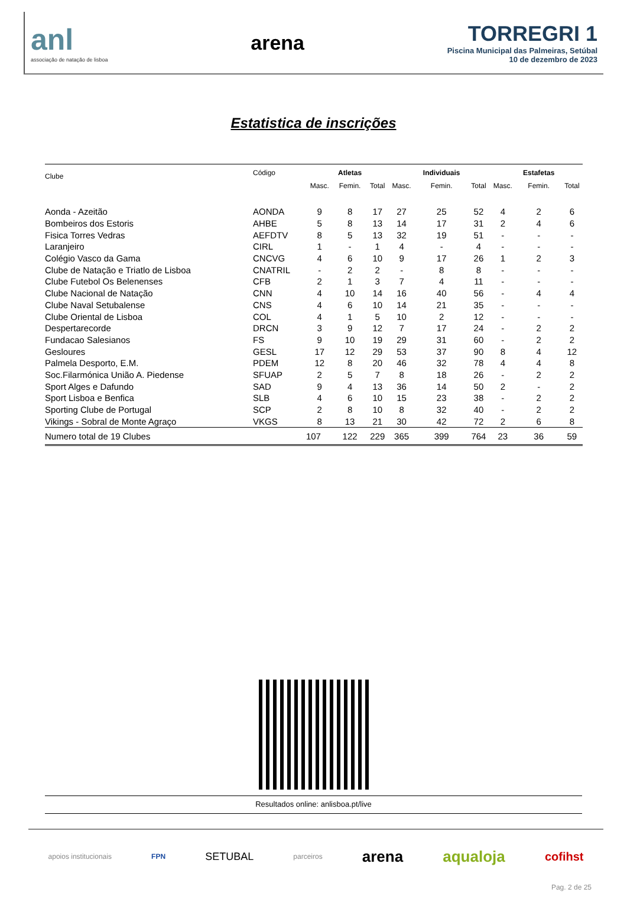anl
associação de natação de lisboa
arena
TORREGRI 1
Piscina Municipal das Palmeiras, Setúbal
10 de dezembro de 2023
Estatistica de inscrições
| Clube | Código | | Atletas | | | Individuais | | | Estafetas | |
| --- | --- | --- | --- | --- | --- | --- | --- | --- | --- | --- |
| | | Masc. | Femin. | Total | Masc. | Femin. | Total | Masc. | Femin. | Total |
| Aonda - Azeitão | AONDA | 9 | 8 | 17 | 27 | 25 | 52 | 4 | 2 | 6 |
| Bombeiros dos Estoris | AHBE | 5 | 8 | 13 | 14 | 17 | 31 | 2 | 4 | 6 |
| Fisica Torres Vedras | AEFDTV | 8 | 5 | 13 | 32 | 19 | 51 | - | - | - |
| Laranjeiro | CIRL | 1 | - | 1 | 4 | - | 4 | - | - | - |
| Colégio Vasco da Gama | CNCVG | 4 | 6 | 10 | 9 | 17 | 26 | 1 | 2 | 3 |
| Clube de Natação e Triatlo de Lisboa | CNATRIL | - | 2 | 2 | - | 8 | 8 | - | - | - |
| Clube Futebol Os Belenenses | CFB | 2 | 1 | 3 | 7 | 4 | 11 | - | - | - |
| Clube Nacional de Natação | CNN | 4 | 10 | 14 | 16 | 40 | 56 | - | 4 | 4 |
| Clube Naval Setubalense | CNS | 4 | 6 | 10 | 14 | 21 | 35 | - | - | - |
| Clube Oriental de Lisboa | COL | 4 | 1 | 5 | 10 | 2 | 12 | - | - | - |
| Despertarecorde | DRCN | 3 | 9 | 12 | 7 | 17 | 24 | - | 2 | 2 |
| Fundacao Salesianos | FS | 9 | 10 | 19 | 29 | 31 | 60 | - | 2 | 2 |
| Gesloures | GESL | 17 | 12 | 29 | 53 | 37 | 90 | 8 | 4 | 12 |
| Palmela Desporto, E.M. | PDEM | 12 | 8 | 20 | 46 | 32 | 78 | 4 | 4 | 8 |
| Soc.Filarmónica União A. Piedense | SFUAP | 2 | 5 | 7 | 8 | 18 | 26 | - | 2 | 2 |
| Sport Alges e Dafundo | SAD | 9 | 4 | 13 | 36 | 14 | 50 | 2 | - | 2 |
| Sport Lisboa e Benfica | SLB | 4 | 6 | 10 | 15 | 23 | 38 | - | 2 | 2 |
| Sporting Clube de Portugal | SCP | 2 | 8 | 10 | 8 | 32 | 40 | - | 2 | 2 |
| Vikings - Sobral de Monte Agraço | VKGS | 8 | 13 | 21 | 30 | 42 | 72 | 2 | 6 | 8 |
| Numero total de 19 Clubes | | 107 | 122 | 229 | 365 | 399 | 764 | 23 | 36 | 59 |
Resultados online: anlisboa.pt/live
apoios institucionais FPN SETUBAL parceiros arena aqualoja cofihst
Pag. 2 de 25